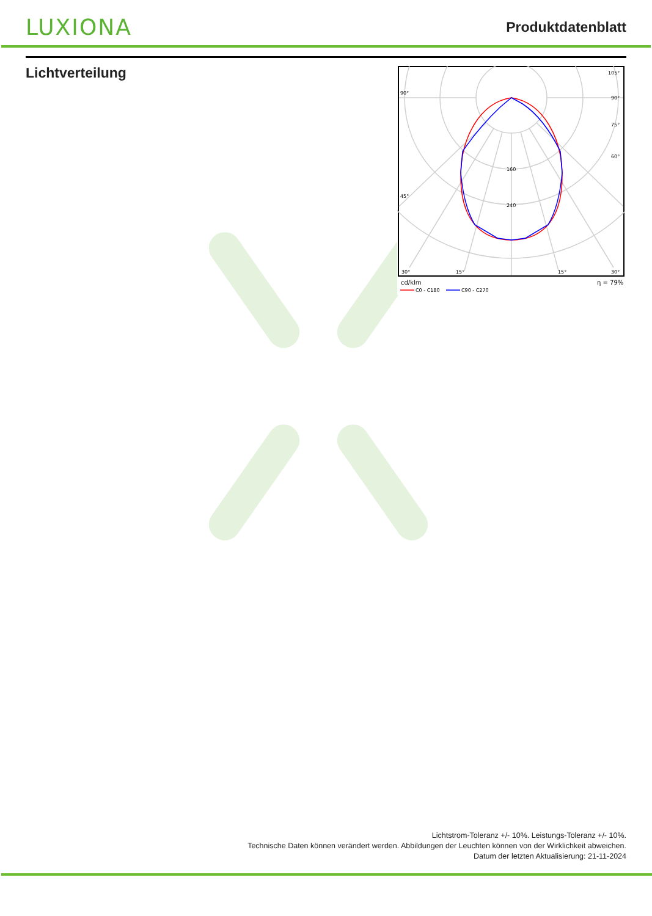LUXIONA
Produktdatenblatt
Lichtverteilung
105°
90°
90°
75°
60°
45°
160
240
30°
15°
15°
30°
cd/klm
η = 79%
C0 - C180
C90 - C270
Lichtstrom-Toleranz +/- 10%. Leistungs-Toleranz +/- 10%.
Technische Daten können verändert werden. Abbildungen der Leuchten können von der Wirklichkeit abweichen.
Datum der letzten Aktualisierung: 21-11-2024